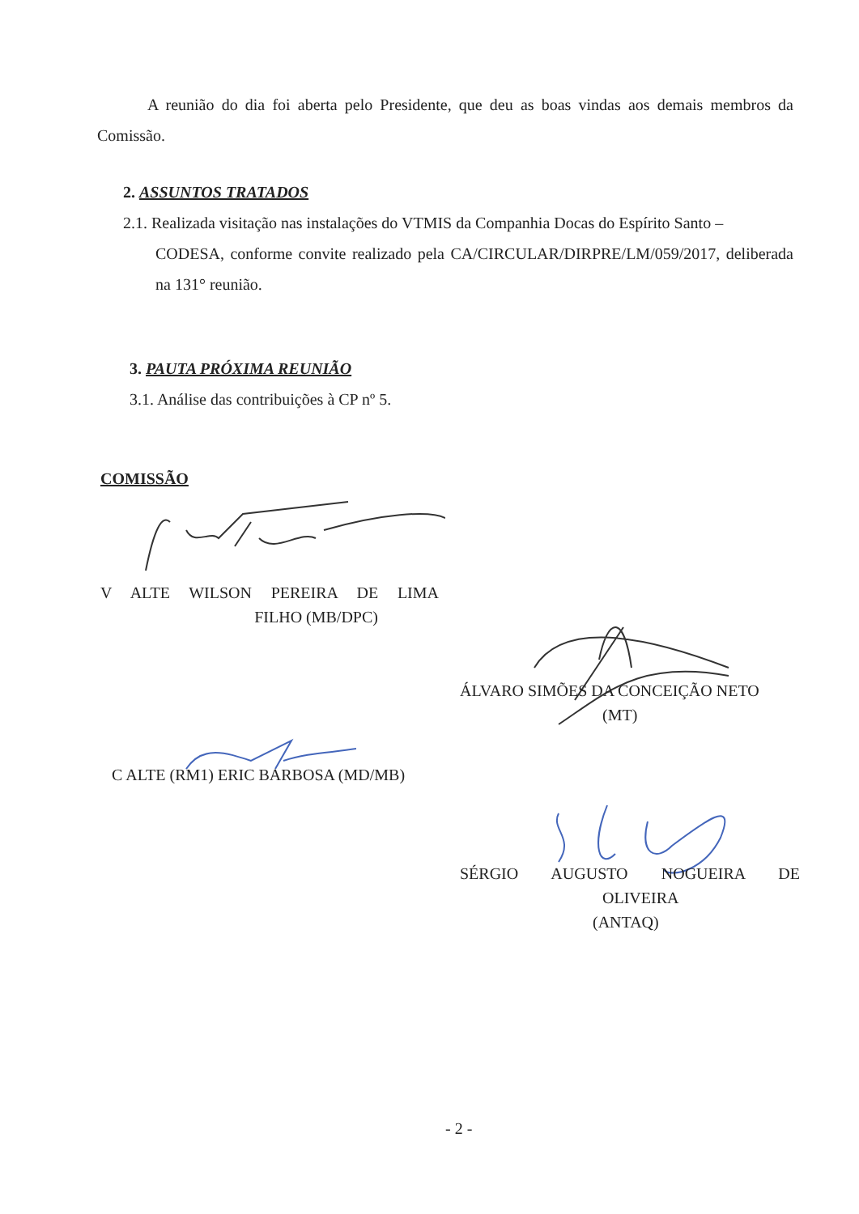A reunião do dia foi aberta pelo Presidente, que deu as boas vindas aos demais membros da Comissão.
2. ASSUNTOS TRATADOS
2.1. Realizada visitação nas instalações do VTMIS da Companhia Docas do Espírito Santo –
CODESA, conforme convite realizado pela CA/CIRCULAR/DIRPRE/LM/059/2017, deliberada na 131° reunião.
3. PAUTA PRÓXIMA REUNIÃO
3.1. Análise das contribuições à CP nº 5.
COMISSÃO
V ALTE WILSON PEREIRA DE LIMA
FILHO (MB/DPC)
ÁLVARO SIMÕES DA CONCEIÇÃO NETO
(MT)
C ALTE (RM1) ERIC BARBOSA (MD/MB)
SÉRGIO AUGUSTO NOGUEIRA DE
OLIVEIRA
(ANTAQ)
- 2 -